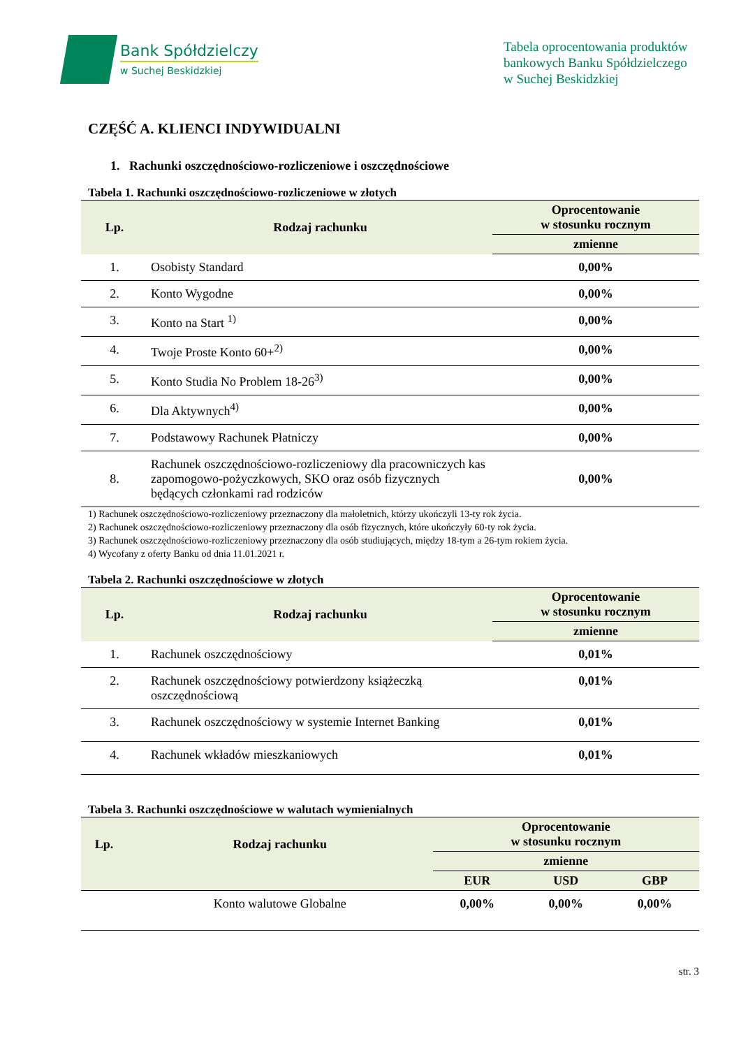Bank Spółdzielczy
w Suchej Beskidzkiej
Tabela oprocentowania produktów bankowych Banku Spółdzielczego w Suchej Beskidzkiej
CZĘŚĆ A. KLIENCI INDYWIDUALNI
1. Rachunki oszczędnościowo-rozliczeniowe i oszczędnościowe
Tabela 1. Rachunki oszczędnościowo-rozliczeniowe w złotych
| Lp. | Rodzaj rachunku | Oprocentowanie w stosunku rocznym |
| --- | --- | --- |
| | | zmienne |
| 1. | Osobisty Standard | 0,00% |
| 2. | Konto Wygodne | 0,00% |
| 3. | Konto na Start <sup>1)</sup> | 0,00% |
| 4. | Twoje Proste Konto 60+<sup>2)</sup> | 0,00% |
| 5. | Konto Studia No Problem 18-26<sup>3)</sup> | 0,00% |
| 6. | Dla Aktywnych<sup>4)</sup> | 0,00% |
| 7. | Podstawowy Rachunek Płatniczy | 0,00% |
| 8. | Rachunek oszczędnościowo-rozliczeniowy dla pracowniczych kas zapomogowo-pożyczkowych, SKO oraz osób fizycznych będących członkami rad rodziców | 0,00% |
1) Rachunek oszczędnościowo-rozliczeniowy przeznaczony dla małoletnich, którzy ukończyli 13-ty rok życia.
2) Rachunek oszczędnościowo-rozliczeniowy przeznaczony dla osób fizycznych, które ukończyły 60-ty rok życia.
3) Rachunek oszczędnościowo-rozliczeniowy przeznaczony dla osób studiujących, między 18-tym a 26-tym rokiem życia.
4) Wycofany z oferty Banku od dnia 11.01.2021 r.
Tabela 2. Rachunki oszczędnościowe w złotych
| Lp. | Rodzaj rachunku | Oprocentowanie w stosunku rocznym |
| --- | --- | --- |
| | | zmienne |
| 1. | Rachunek oszczędnościowy | 0,01% |
| 2. | Rachunek oszczędnościowy potwierdzony książeczką oszczędnościową | 0,01% |
| 3. | Rachunek oszczędnościowy w systemie Internet Banking | 0,01% |
| 4. | Rachunek wkładów mieszkaniowych | 0,01% |
Tabela 3. Rachunki oszczędnościowe w walutach wymienialnych
| Lp. | Rodzaj rachunku | Oprocentowanie w stosunku rocznym | | |
| --- | --- | --- | --- | --- |
| | | zmienne | | |
| | | EUR | USD | GBP |
| | Konto walutowe Globalne | 0,00% | 0,00% | 0,00% |
str. 3